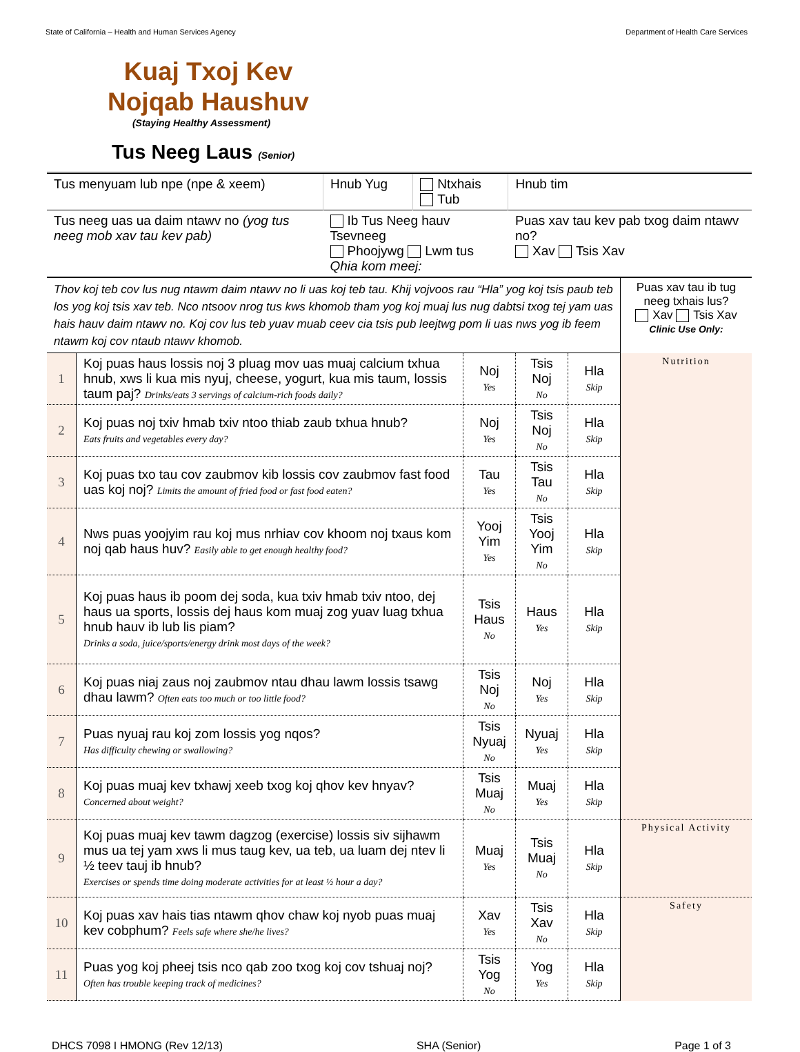State of California – Health and Human Services Agency Department of Health Care Services
Kuaj Txoj Kev Nojqab Haushuv
(Staying Healthy Assessment)
Tus Neeg Laus (Senior)
| Tus menyuam lub npe (npe & xeem) | Hnub Yug | Ntxhais Tub | Hnub tim |
| Tus neeg uas ua daim ntawv no (yog tus neeg mob xav tau kev pab) | Ib Tus Neeg hauv Tsevneeg Phoojywg Lwm tus Qhia kom meej: | | Puas xav tau kev pab txog daim ntawv no? Xav Tsis Xav |
| Thov koj teb cov lus nug ntawm daim ntawv no li uas koj teb tau. Khij vojvoos rau “Hla” yog koj tsis paub teb los yog koj tsis xav teb. Nco ntsoov nrog tus kws khomob tham yog koj muaj lus nug dabtsi txog tej yam uas hais hauv daim ntawv no. Koj cov lus teb yuav muab ceev cia tsis pub leejtwg pom li uas nws yog ib feem ntawm koj cov ntaub ntawv khomob. | | | | | Puas xav tau ib tug neeg txhais lus? Xav Tsis Xav Clinic Use Only: |
| 1 | Koj puas haus lossis noj 3 pluag mov uas muaj calcium txhua hnub, xws li kua mis nyuj, cheese, yogurt, kua mis taum, lossis taum paj? Drinks/eats 3 servings of calcium-rich foods daily? | Noj Yes | Tsis Noj No | Hla Skip | Nutrition |
| 2 | Koj puas noj txiv hmab txiv ntoo thiab zaub txhua hnub? Eats fruits and vegetables every day? | Noj Yes | Tsis Noj No | Hla Skip | |
| 3 | Koj puas txo tau cov zaubmov kib lossis cov zaubmov fast food uas koj noj? Limits the amount of fried food or fast food eaten? | Tau Yes | Tsis Tau No | Hla Skip | |
| 4 | Nws puas yoojyim rau koj mus nrhiav cov khoom noj txaus kom noj qab haus huv? Easily able to get enough healthy food? | Yooj Yim Yes | Tsis Yooj Yim No | Hla Skip | |
| 5 | Koj puas haus ib poom dej soda, kua txiv hmab txiv ntoo, dej haus ua sports, lossis dej haus kom muaj zog yuav luag txhua hnub hauv ib lub lis piam? Drinks a soda, juice/sports/energy drink most days of the week? | Tsis Haus No | Haus Yes | Hla Skip | |
| 6 | Koj puas niaj zaus noj zaubmov ntau dhau lawm lossis tsawg dhau lawm? Often eats too much or too little food? | Tsis Noj No | Noj Yes | Hla Skip | |
| 7 | Puas nyuaj rau koj zom lossis yog nqos? Has difficulty chewing or swallowing? | Tsis Nyuaj No | Nyuaj Yes | Hla Skip | |
| 8 | Koj puas muaj kev txhawj xeeb txog koj qhov kev hnyav? Concerned about weight? | Tsis Muaj No | Muaj Yes | Hla Skip | |
| 9 | Koj puas muaj kev tawm dagzog (exercise) lossis siv sijhawm mus ua tej yam xws li mus taug kev, ua teb, ua luam dej ntev li ½ teev tauj ib hnub? Exercises or spends time doing moderate activities for at least ½ hour a day? | Muaj Yes | Tsis Muaj No | Hla Skip | Physical Activity |
| 10 | Koj puas xav hais tias ntawm qhov chaw koj nyob puas muaj kev cobphum? Feels safe where she/he lives? | Xav Yes | Tsis Xav No | Hla Skip | Safety |
| 11 | Puas yog koj pheej tsis nco qab zoo txog koj cov tshuaj noj? Often has trouble keeping track of medicines? | Tsis Yog No | Yog Yes | Hla Skip | |
DHCS 7098 I HMONG (Rev 12/13) SHA (Senior) Page 1 of 3